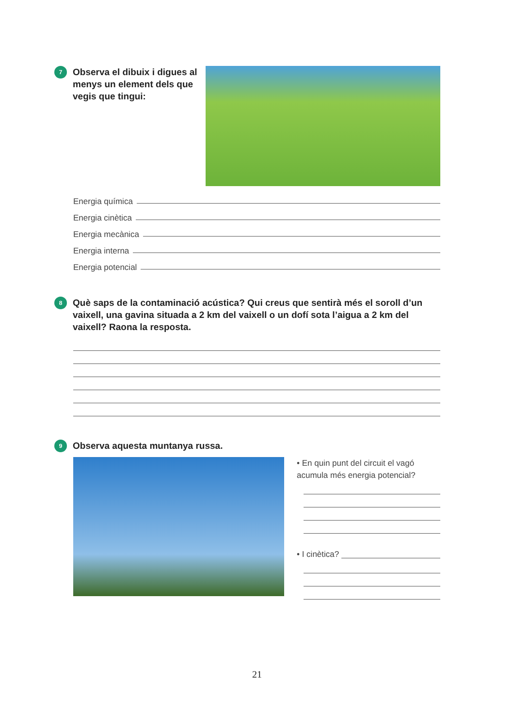7 Observa el dibuix i digues al menys un element dels que vegis que tingui:
Energia química
Energia cinètica
Energia mecànica
Energia interna
Energia potencial
8 Què saps de la contaminació acústica? Qui creus que sentirà més el soroll d’un vaixell, una gavina situada a 2 km del vaixell o un dofí sota l’aigua a 2 km del vaixell? Raona la resposta.
9 Observa aquesta muntanya russa.
• En quin punt del circuit el vagó acumula més energia potencial?
• I cinètica?
21